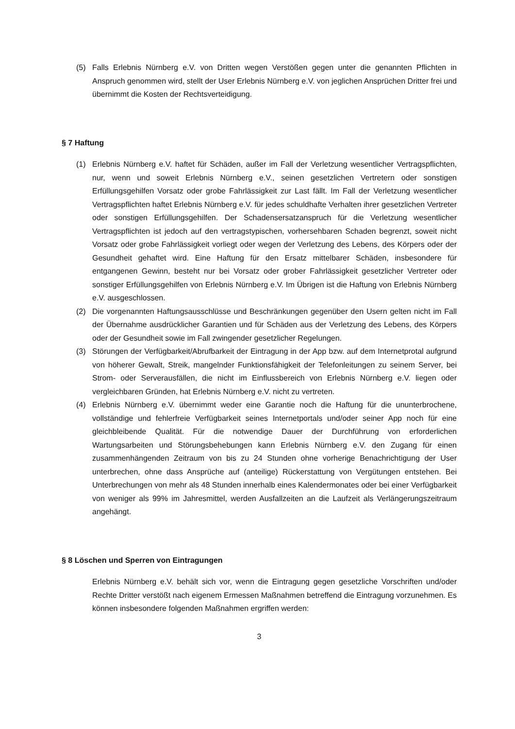(5) Falls Erlebnis Nürnberg e.V. von Dritten wegen Verstößen gegen unter die genannten Pflichten in Anspruch genommen wird, stellt der User Erlebnis Nürnberg e.V. von jeglichen Ansprüchen Dritter frei und übernimmt die Kosten der Rechtsverteidigung.
§ 7 Haftung
(1) Erlebnis Nürnberg e.V. haftet für Schäden, außer im Fall der Verletzung wesentlicher Vertragspflichten, nur, wenn und soweit Erlebnis Nürnberg e.V., seinen gesetzlichen Vertretern oder sonstigen Erfüllungsgehilfen Vorsatz oder grobe Fahrlässigkeit zur Last fällt. Im Fall der Verletzung wesentlicher Vertragspflichten haftet Erlebnis Nürnberg e.V. für jedes schuldhafte Verhalten ihrer gesetzlichen Vertreter oder sonstigen Erfüllungsgehilfen. Der Schadensersatzanspruch für die Verletzung wesentlicher Vertragspflichten ist jedoch auf den vertragstypischen, vorhersehbaren Schaden begrenzt, soweit nicht Vorsatz oder grobe Fahrlässigkeit vorliegt oder wegen der Verletzung des Lebens, des Körpers oder der Gesundheit gehaftet wird. Eine Haftung für den Ersatz mittelbarer Schäden, insbesondere für entgangenen Gewinn, besteht nur bei Vorsatz oder grober Fahrlässigkeit gesetzlicher Vertreter oder sonstiger Erfüllungsgehilfen von Erlebnis Nürnberg e.V. Im Übrigen ist die Haftung von Erlebnis Nürnberg e.V. ausgeschlossen.
(2) Die vorgenannten Haftungsausschlüsse und Beschränkungen gegenüber den Usern gelten nicht im Fall der Übernahme ausdrücklicher Garantien und für Schäden aus der Verletzung des Lebens, des Körpers oder der Gesundheit sowie im Fall zwingender gesetzlicher Regelungen.
(3) Störungen der Verfügbarkeit/Abrufbarkeit der Eintragung in der App bzw. auf dem Internetprotal aufgrund von höherer Gewalt, Streik, mangelnder Funktionsfähigkeit der Telefonleitungen zu seinem Server, bei Strom- oder Serverausfällen, die nicht im Einflussbereich von Erlebnis Nürnberg e.V. liegen oder vergleichbaren Gründen, hat Erlebnis Nürnberg e.V. nicht zu vertreten.
(4) Erlebnis Nürnberg e.V. übernimmt weder eine Garantie noch die Haftung für die ununterbrochene, vollständige und fehlerfreie Verfügbarkeit seines Internetportals und/oder seiner App noch für eine gleichbleibende Qualität. Für die notwendige Dauer der Durchführung von erforderlichen Wartungsarbeiten und Störungsbehebungen kann Erlebnis Nürnberg e.V. den Zugang für einen zusammenhängenden Zeitraum von bis zu 24 Stunden ohne vorherige Benachrichtigung der User unterbrechen, ohne dass Ansprüche auf (anteilige) Rückerstattung von Vergütungen entstehen. Bei Unterbrechungen von mehr als 48 Stunden innerhalb eines Kalendermonates oder bei einer Verfügbarkeit von weniger als 99% im Jahresmittel, werden Ausfallzeiten an die Laufzeit als Verlängerungszeitraum angehängt.
§ 8 Löschen und Sperren von Eintragungen
Erlebnis Nürnberg e.V. behält sich vor, wenn die Eintragung gegen gesetzliche Vorschriften und/oder Rechte Dritter verstößt nach eigenem Ermessen Maßnahmen betreffend die Eintragung vorzunehmen. Es können insbesondere folgenden Maßnahmen ergriffen werden:
3